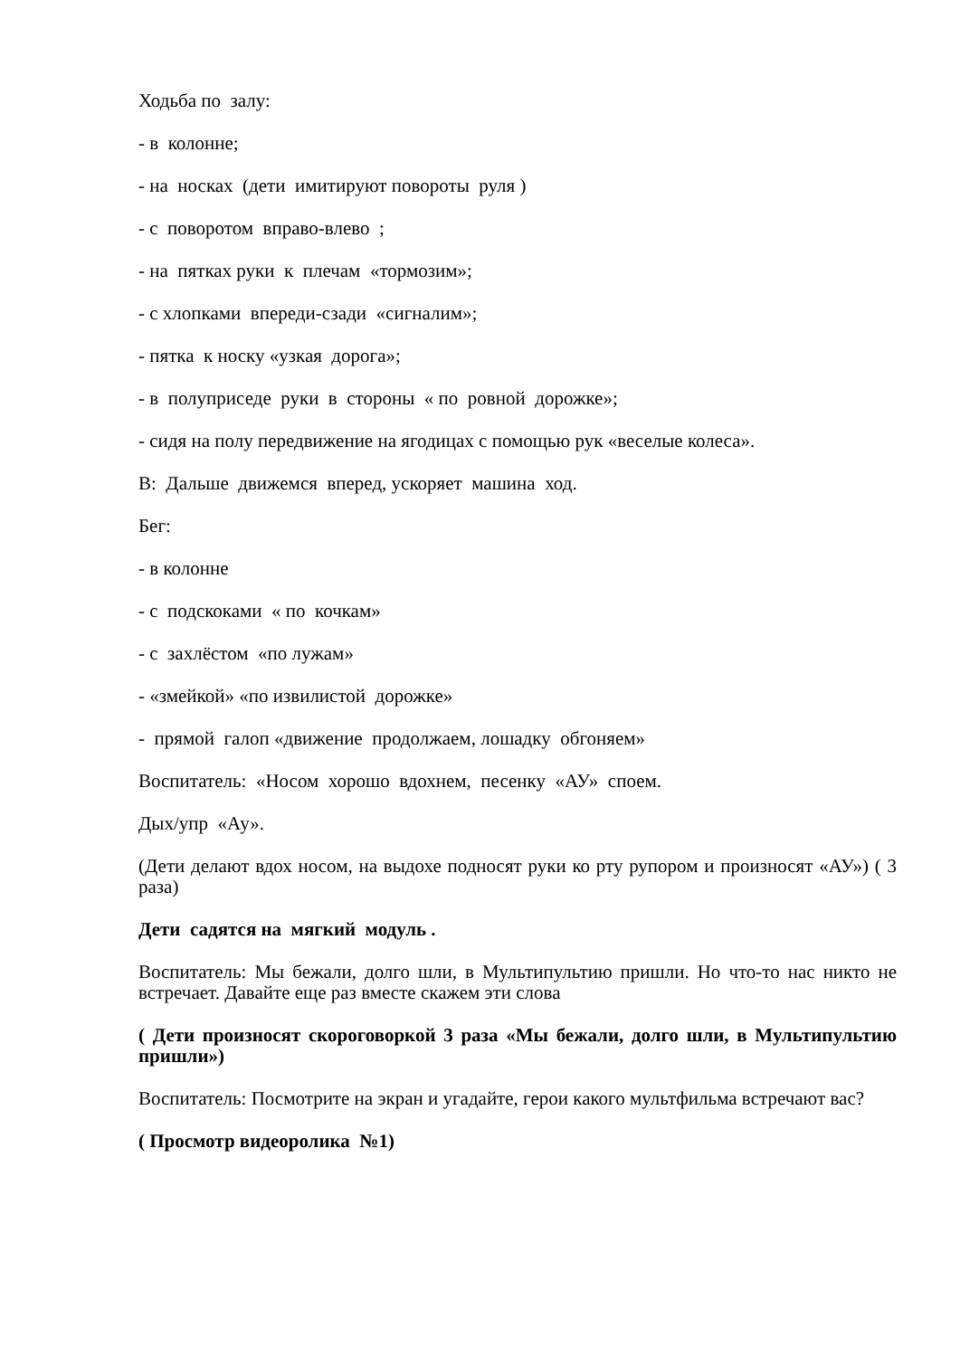Ходьба по залу:
- в колонне;
- на носках (дети имитируют повороты руля )
- с поворотом вправо-влево ;
- на пятках руки к плечам «тормозим»;
- с хлопками впереди-сзади «сигналим»;
- пятка к носку «узкая дорога»;
- в полуприседе руки в стороны « по ровной дорожке»;
- сидя на полу передвижение на ягодицах с помощью рук «веселые колеса».
В: Дальше движемся вперед, ускоряет машина ход.
Бег:
- в колонне
- с подскоками « по кочкам»
- с захлёстом «по лужам»
- «змейкой» «по извилистой дорожке»
- прямой галоп «движение продолжаем, лошадку обгоняем»
Воспитатель: «Носом хорошо вдохнем, песенку «АУ» споем.
Дых/упр «Ау».
(Дети делают вдох носом, на выдохе подносят руки ко рту рупором и произносят «АУ») ( 3 раза)
Дети садятся на мягкий модуль .
Воспитатель: Мы бежали, долго шли, в Мультипультию пришли. Но что-то нас никто не встречает. Давайте еще раз вместе скажем эти слова
( Дети произносят скороговоркой 3 раза «Мы бежали, долго шли, в Мультипультию пришли»)
Воспитатель: Посмотрите на экран и угадайте, герои какого мультфильма встречают вас?
( Просмотр видеоролика №1)